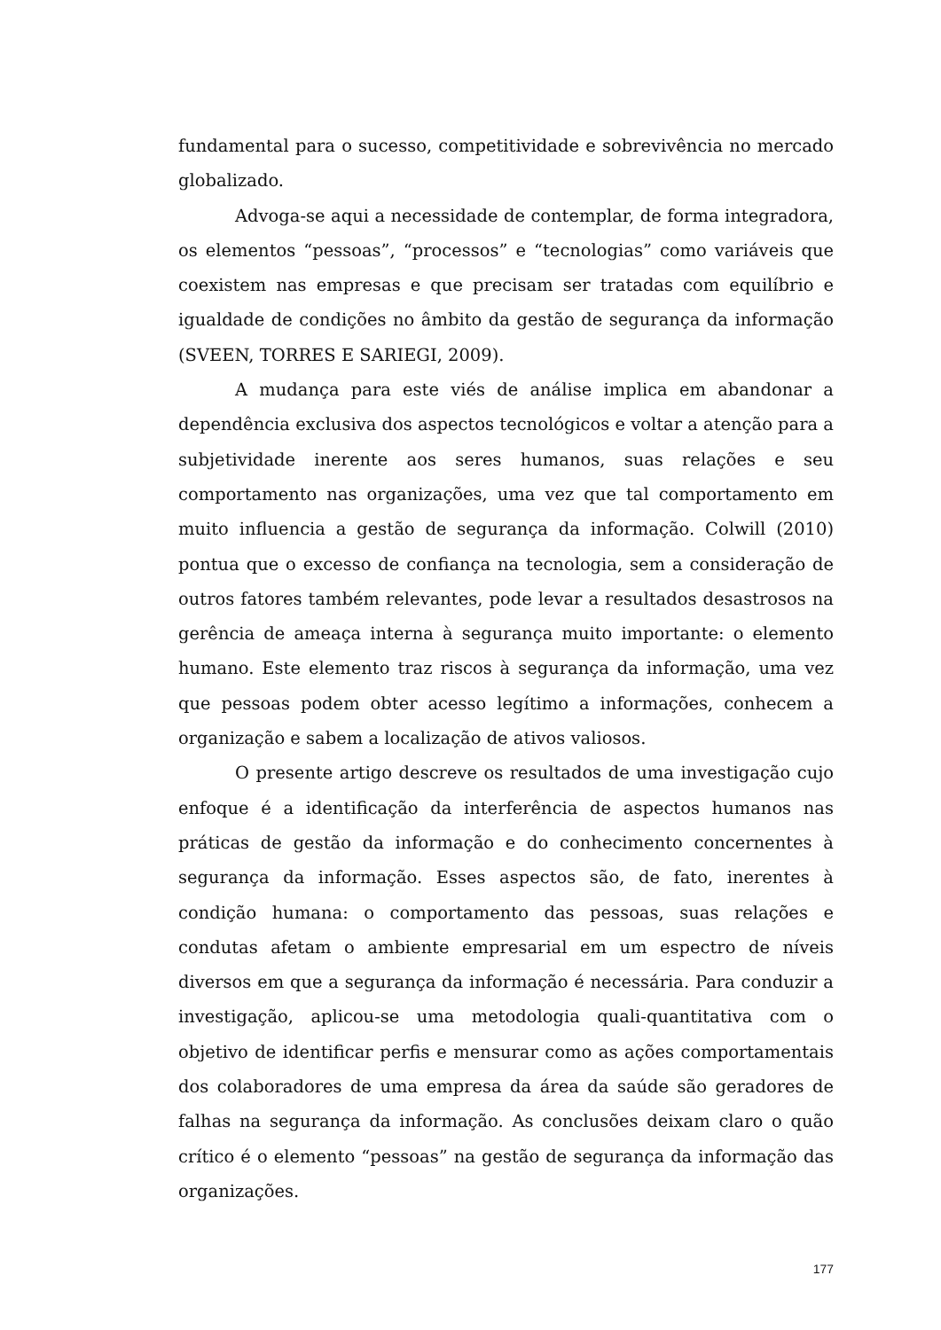fundamental para o sucesso, competitividade e sobrevivência no mercado globalizado.
Advoga-se aqui a necessidade de contemplar, de forma integradora, os elementos “pessoas”, “processos” e “tecnologias” como variáveis que coexistem nas empresas e que precisam ser tratadas com equilíbrio e igualdade de condições no âmbito da gestão de segurança da informação (SVEEN, TORRES E SARIEGI, 2009).
A mudança para este viés de análise implica em abandonar a dependência exclusiva dos aspectos tecnológicos e voltar a atenção para a subjetividade inerente aos seres humanos, suas relações e seu comportamento nas organizações, uma vez que tal comportamento em muito influencia a gestão de segurança da informação. Colwill (2010) pontua que o excesso de confiança na tecnologia, sem a consideração de outros fatores também relevantes, pode levar a resultados desastrosos na gerência de ameaça interna à segurança muito importante: o elemento humano. Este elemento traz riscos à segurança da informação, uma vez que pessoas podem obter acesso legítimo a informações, conhecem a organização e sabem a localização de ativos valiosos.
O presente artigo descreve os resultados de uma investigação cujo enfoque é a identificação da interferência de aspectos humanos nas práticas de gestão da informação e do conhecimento concernentes à segurança da informação. Esses aspectos são, de fato, inerentes à condição humana: o comportamento das pessoas, suas relações e condutas afetam o ambiente empresarial em um espectro de níveis diversos em que a segurança da informação é necessária. Para conduzir a investigação, aplicou-se uma metodologia quali-quantitativa com o objetivo de identificar perfis e mensurar como as ações comportamentais dos colaboradores de uma empresa da área da saúde são geradores de falhas na segurança da informação. As conclusões deixam claro o quão crítico é o elemento “pessoas” na gestão de segurança da informação das organizações.
177